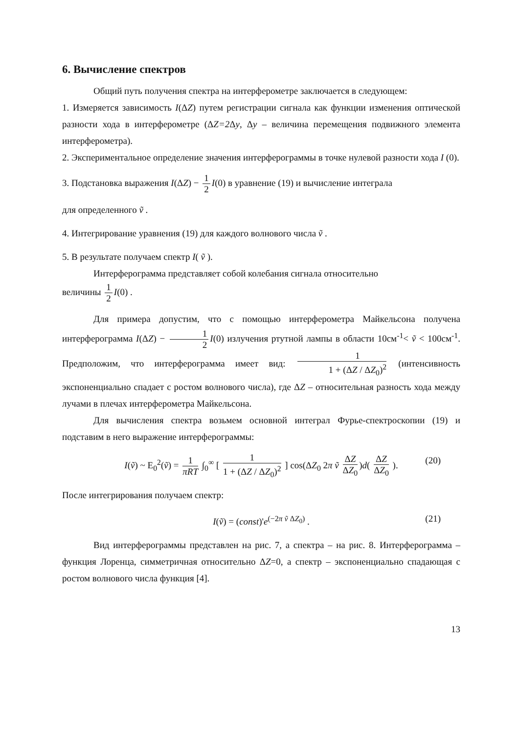6. Вычисление спектров
Общий путь получения спектра на интерферометре заключается в следующем:
1. Измеряется зависимость I(ΔZ) путем регистрации сигнала как функции изменения оптической разности хода в интерферометре (ΔZ=2 Δy, Δy – величина перемещения подвижного элемента интерферометра).
2. Экспериментальное определение значения интерферограммы в точке нулевой разности хода I (0).
3. Подстановка выражения I(ΔZ) − 1 2 I(0) в уравнение (19) и вычисление интеграла
для определенного ṽ .
4. Интегрирование уравнения (19) для каждого волнового числа ṽ .
5. В результате получаем спектр I( ṽ ).
Интерферограмма представляет собой колебания сигнала относительно
величины 1 2 I(0) .
Для примера допустим, что с помощью интерферометра Майкельсона получена интерферограмма I(ΔZ) − 1 2 I(0) излучения ртутной лампы в области 10см<sup>-1</sup>< ṽ < 100см<sup>-1</sup>. Предположим, что интерферограмма имеет вид: 1 1 + (ΔZ / ΔZ<sub>0</sub>)<sup>2</sup> (интенсивность экспоненциально спадает с ростом волнового числа), где ΔZ – относительная разность хода между лучами в плечах интерферометра Майкельсона.
Для вычисления спектра возьмем основной интеграл Фурье-спектроскопии (19) и подставим в него выражение интерферограммы:
I(ṽ) ~ E<sub>0</sub><sup>2</sup>(ṽ) = 1 πRT ∫<sub>0</sub><sup>∞</sup> [ 1 1 + (ΔZ / ΔZ<sub>0</sub>)<sup>2</sup> ] cos(ΔZ<sub>0</sub> 2π ṽ ΔZ ΔZ<sub>0</sub>)d( ΔZ ΔZ<sub>0</sub> ). (20)
После интегрирования получаем спектр:
I(ṽ) = (const)'e<sup>(−2π ṽ ΔZ<sub>0</sub>)</sup> . (21)
Вид интерферограммы представлен на рис. 7, а спектра – на рис. 8. Интерферограмма – функция Лоренца, симметричная относительно ΔZ=0, а спектр – экспоненциально спадающая с ростом волнового числа функция [4].
13